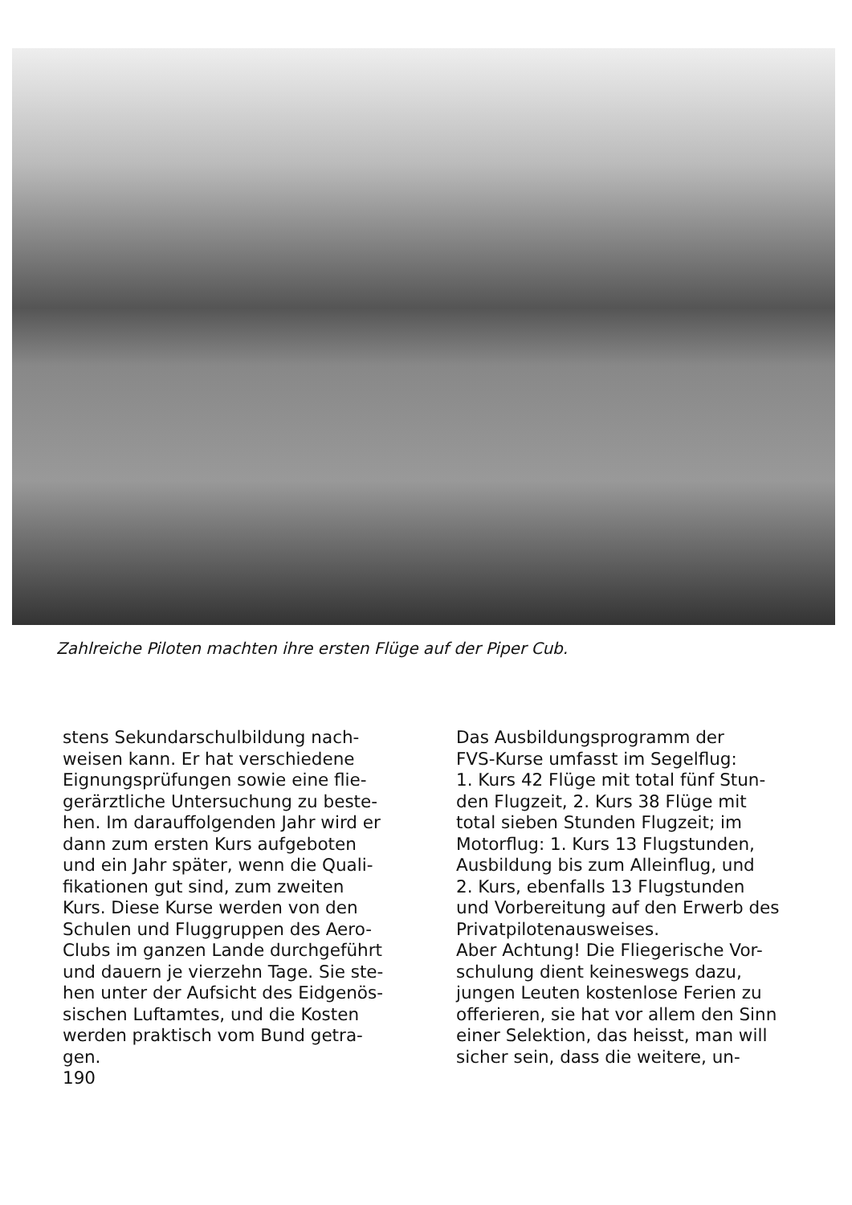Zahlreiche Piloten machten ihre ersten Flüge auf der Piper Cub.
stens Sekundarschulbildung nach-
weisen kann. Er hat verschiedene
Eignungsprüfungen sowie eine flie-
gerärztliche Untersuchung zu beste-
hen. Im darauffolgenden Jahr wird er
dann zum ersten Kurs aufgeboten
und ein Jahr später, wenn die Quali-
fikationen gut sind, zum zweiten
Kurs. Diese Kurse werden von den
Schulen und Fluggruppen des Aero-
Clubs im ganzen Lande durchgeführt
und dauern je vierzehn Tage. Sie ste-
hen unter der Aufsicht des Eidgenös-
sischen Luftamtes, und die Kosten
werden praktisch vom Bund getra-
gen.
190
Das Ausbildungsprogramm der
FVS-Kurse umfasst im Segelflug:
1. Kurs 42 Flüge mit total fünf Stun-
den Flugzeit, 2. Kurs 38 Flüge mit
total sieben Stunden Flugzeit; im
Motorflug: 1. Kurs 13 Flugstunden,
Ausbildung bis zum Alleinflug, und
2. Kurs, ebenfalls 13 Flugstunden
und Vorbereitung auf den Erwerb des
Privatpilotenausweises.
Aber Achtung! Die Fliegerische Vor-
schulung dient keineswegs dazu,
jungen Leuten kostenlose Ferien zu
offerieren, sie hat vor allem den Sinn
einer Selektion, das heisst, man will
sicher sein, dass die weitere, un-